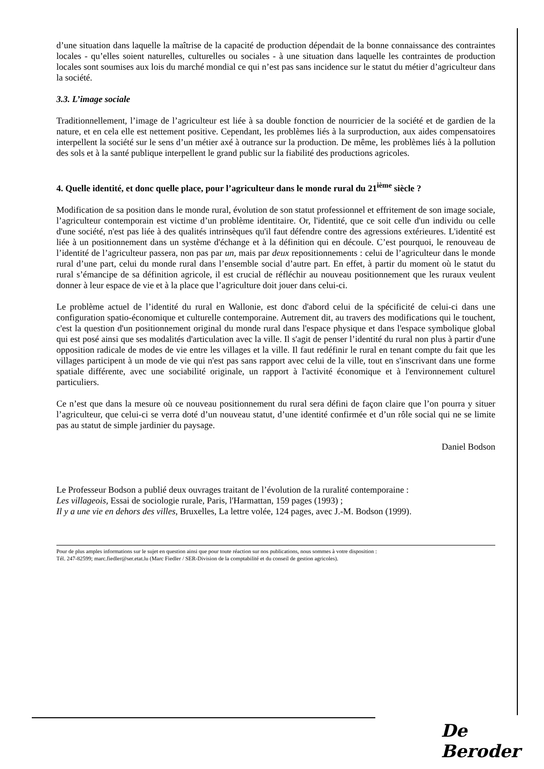d’une situation dans laquelle la maîtrise de la capacité de production dépendait de la bonne connaissance des contraintes locales - qu’elles soient naturelles, culturelles ou sociales - à une situation dans laquelle les contraintes de production locales sont soumises aux lois du marché mondial ce qui n’est pas sans incidence sur le statut du métier d’agriculteur dans la société.
3.3. L’image sociale
Traditionnellement, l’image de l’agriculteur est liée à sa double fonction de nourricier de la société et de gardien de la nature, et en cela elle est nettement positive. Cependant, les problèmes liés à la surproduction, aux aides compensatoires interpellent la société sur le sens d’un métier axé à outrance sur la production. De même, les problèmes liés à la pollution des sols et à la santé publique interpellent le grand public sur la fiabilité des productions agricoles.
4. Quelle identité, et donc quelle place, pour l’agriculteur dans le monde rural du 21<sup>ième</sup> siècle ?
Modification de sa position dans le monde rural, évolution de son statut professionnel et effritement de son image sociale, l’agriculteur contemporain est victime d’un problème identitaire. Or, l'identité, que ce soit celle d'un individu ou celle d'une société, n'est pas liée à des qualités intrinsèques qu'il faut défendre contre des agressions extérieures. L'identité est liée à un positionnement dans un système d'échange et à la définition qui en découle. C’est pourquoi, le renouveau de l’identité de l’agriculteur passera, non pas par un, mais par deux repositionnements : celui de l’agriculteur dans le monde rural d’une part, celui du monde rural dans l’ensemble social d’autre part. En effet, à partir du moment où le statut du rural s’émancipe de sa définition agricole, il est crucial de réfléchir au nouveau positionnement que les ruraux veulent donner à leur espace de vie et à la place que l’agriculture doit jouer dans celui-ci.
Le problème actuel de l’identité du rural en Wallonie, est donc d'abord celui de la spécificité de celui-ci dans une configuration spatio-économique et culturelle contemporaine. Autrement dit, au travers des modifications qui le touchent, c'est la question d'un positionnement original du monde rural dans l'espace physique et dans l'espace symbolique global qui est posé ainsi que ses modalités d'articulation avec la ville. Il s'agit de penser l’identité du rural non plus à partir d'une opposition radicale de modes de vie entre les villages et la ville. Il faut redéfinir le rural en tenant compte du fait que les villages participent à un mode de vie qui n'est pas sans rapport avec celui de la ville, tout en s'inscrivant dans une forme spatiale différente, avec une sociabilité originale, un rapport à l'activité économique et à l'environnement culturel particuliers.
Ce n’est que dans la mesure où ce nouveau positionnement du rural sera défini de façon claire que l’on pourra y situer l’agriculteur, que celui-ci se verra doté d’un nouveau statut, d’une identité confirmée et d’un rôle social qui ne se limite pas au statut de simple jardinier du paysage.
Daniel Bodson
Le Professeur Bodson a publié deux ouvrages traitant de l’évolution de la ruralité contemporaine :
Les villageois, Essai de sociologie rurale, Paris, l'Harmattan, 159 pages (1993) ;
Il y a une vie en dehors des villes, Bruxelles, La lettre volée, 124 pages, avec J.-M. Bodson (1999).
Pour de plus amples informations sur le sujet en question ainsi que pour toute réaction sur nos publications, nous sommes à votre disposition :
Tél. 247-82599; marc.fiedler@ser.etat.lu (Marc Fiedler / SER-Division de la comptabilité et du conseil de gestion agricoles).
De Beroder